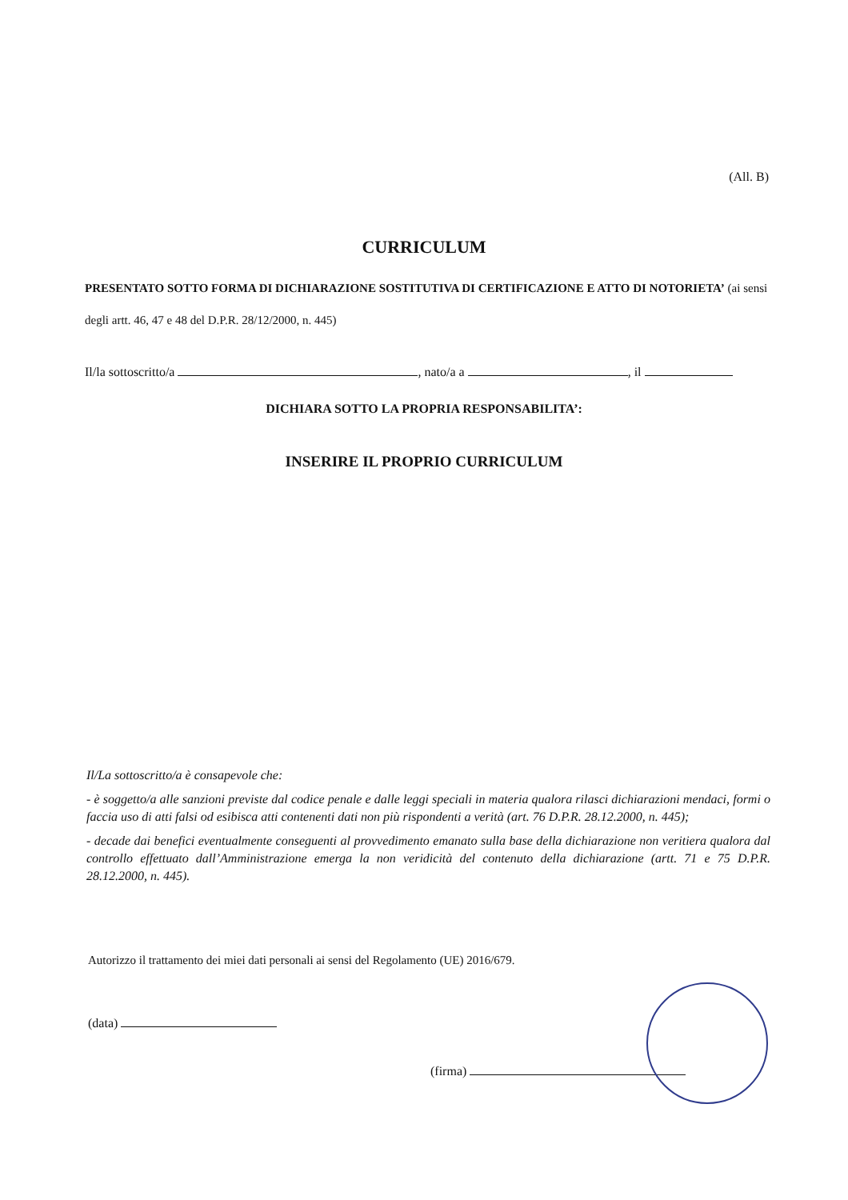(All. B)
CURRICULUM
PRESENTATO SOTTO FORMA DI DICHIARAZIONE SOSTITUTIVA DI CERTIFICAZIONE E ATTO DI NOTORIETA’ (ai sensi degli artt. 46, 47 e 48 del D.P.R. 28/12/2000, n. 445)
Il/la sottoscritto/a , nato/a a , il
DICHIARA SOTTO LA PROPRIA RESPONSABILITA’:
INSERIRE IL PROPRIO CURRICULUM
Il/La sottoscritto/a è consapevole che:
- è soggetto/a alle sanzioni previste dal codice penale e dalle leggi speciali in materia qualora rilasci dichiarazioni mendaci, formi o faccia uso di atti falsi od esibisca atti contenenti dati non più rispondenti a verità (art. 76 D.P.R. 28.12.2000, n. 445);
- decade dai benefici eventualmente conseguenti al provvedimento emanato sulla base della dichiarazione non veritiera qualora dal controllo effettuato dall’Amministrazione emerga la non veridicità del contenuto della dichiarazione (artt. 71 e 75 D.P.R. 28.12.2000, n. 445).
Autorizzo il trattamento dei miei dati personali ai sensi del Regolamento (UE) 2016/679.
(data)
(firma)